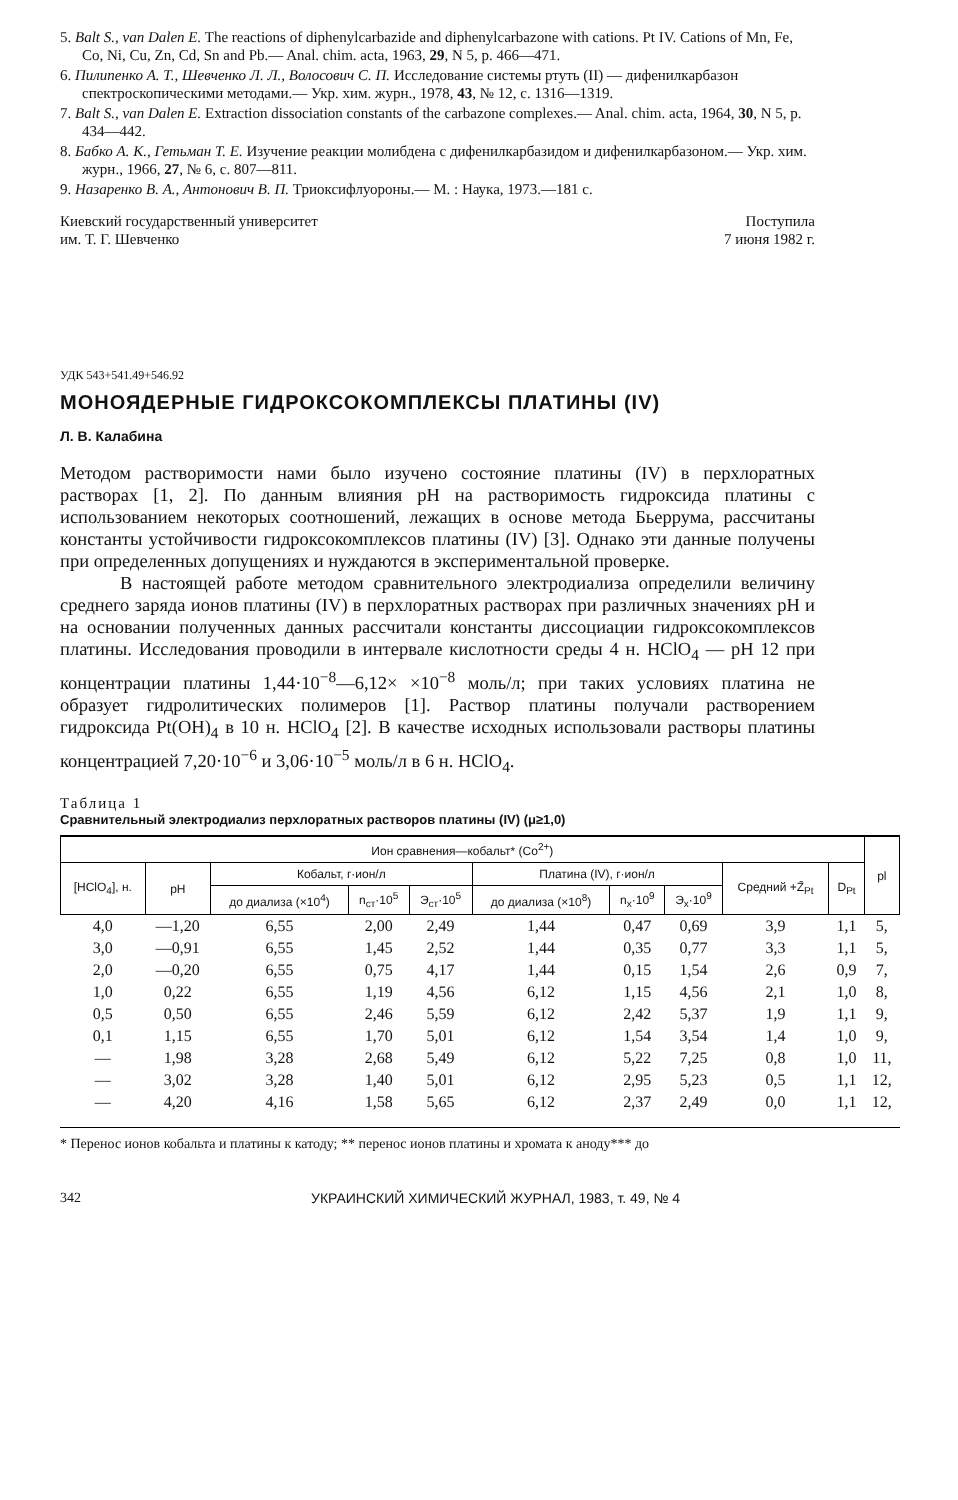5. Balt S., van Dalen E. The reactions of diphenylcarbazide and diphenylcarbazone with cations. Pt IV. Cations of Mn, Fe, Co, Ni, Cu, Zn, Cd, Sn and Pb.— Anal. chim. acta, 1963, 29, N 5, p. 466—471.
6. Пилипенко А. Т., Шевченко Л. Л., Волосович С. П. Исследование системы ртуть (II) — дифенилкарбазон спектроскопическими методами.— Укр. хим. журн., 1978, 43, № 12, с. 1316—1319.
7. Balt S., van Dalen E. Extraction dissociation constants of the carbazone complexes.— Anal. chim. acta, 1964, 30, N 5, p. 434—442.
8. Бабко А. К., Гетьман Т. Е. Изучение реакции молибдена с дифенилкарбазидом и дифенилкарбазоном.— Укр. хим. журн., 1966, 27, № 6, с. 807—811.
9. Назаренко В. А., Антонович В. П. Триоксифлуороны.— М. : Наука, 1973.—181 с.
Киевский государственный университет
им. Т. Г. Шевченко Поступила
7 июня 1982 г.
УДК 543+541.49+546.92
МОНОЯДЕРНЫЕ ГИДРОКСОКОМПЛЕКСЫ ПЛАТИНЫ (IV)
Л. В. Калабина
Методом растворимости нами было изучено состояние платины (IV) в перхлоратных растворах [1, 2]. По данным влияния pH на растворимость гидроксида платины с использованием некоторых соотношений, лежащих в основе метода Бьеррума, рассчитаны константы устойчивости гидроксокомплексов платины (IV) [3]. Однако эти данные получены при определенных допущениях и нуждаются в экспериментальной проверке.
В настоящей работе методом сравнительного электродиализа определили величину среднего заряда ионов платины (IV) в перхлоратных растворах при различных значениях pH и на основании полученных данных рассчитали константы диссоциации гидроксокомплексов платины. Исследования проводили в интервале кислотности среды 4 н. HClO<sub>4</sub> — pH 12 при концентрации платины 1,44·10<sup>−8</sup>—6,12× ×10<sup>−8</sup> моль/л; при таких условиях платина не образует гидролитических полимеров [1]. Раствор платины получали растворением гидроксида Pt(OH)<sub>4</sub> в 10 н. HClO<sub>4</sub> [2]. В качестве исходных использовали растворы платины концентрацией 7,20·10<sup>−6</sup> и 3,06·10<sup>−5</sup> моль/л в 6 н. HClO<sub>4</sub>.
Таблица 1
Сравнительный электродиализ перхлоратных растворов платины (IV) (μ≥1,0)
| Ион сравнения—кобальт* (Co<sup>2+</sup>) | | | | | | | | | | pl |
| --- | --- | --- | --- | --- | --- | --- | --- | --- | --- | --- |
| [HClO<sub>4</sub>], н. | pH | Кобальт, г·ион/л | | | Платина (IV), г·ион/л | | | Средний +Z̄<sub>Pt</sub> | D<sub>Pt</sub> | |
| | | до диализа (×10<sup>4</sup>) | n<sub>ст</sub>·10<sup>5</sup> | Э<sub>ст</sub>·10<sup>5</sup> | до диализа (×10<sup>8</sup>) | n<sub>x</sub>·10<sup>9</sup> | Э<sub>x</sub>·10<sup>9</sup> | | | |
| 4,0 | —1,20 | 6,55 | 2,00 | 2,49 | 1,44 | 0,47 | 0,69 | 3,9 | 1,1 | 5, |
| 3,0 | —0,91 | 6,55 | 1,45 | 2,52 | 1,44 | 0,35 | 0,77 | 3,3 | 1,1 | 5, |
| 2,0 | —0,20 | 6,55 | 0,75 | 4,17 | 1,44 | 0,15 | 1,54 | 2,6 | 0,9 | 7, |
| 1,0 | 0,22 | 6,55 | 1,19 | 4,56 | 6,12 | 1,15 | 4,56 | 2,1 | 1,0 | 8, |
| 0,5 | 0,50 | 6,55 | 2,46 | 5,59 | 6,12 | 2,42 | 5,37 | 1,9 | 1,1 | 9, |
| 0,1 | 1,15 | 6,55 | 1,70 | 5,01 | 6,12 | 1,54 | 3,54 | 1,4 | 1,0 | 9, |
| — | 1,98 | 3,28 | 2,68 | 5,49 | 6,12 | 5,22 | 7,25 | 0,8 | 1,0 | 11, |
| — | 3,02 | 3,28 | 1,40 | 5,01 | 6,12 | 2,95 | 5,23 | 0,5 | 1,1 | 12, |
| — | 4,20 | 4,16 | 1,58 | 5,65 | 6,12 | 2,37 | 2,49 | 0,0 | 1,1 | 12, |
* Перенос ионов кобальта и платины к катоду; ** перенос ионов платины и хромата к аноду*** до
342 УКРАИНСКИЙ ХИМИЧЕСКИЙ ЖУРНАЛ, 1983, т. 49, № 4